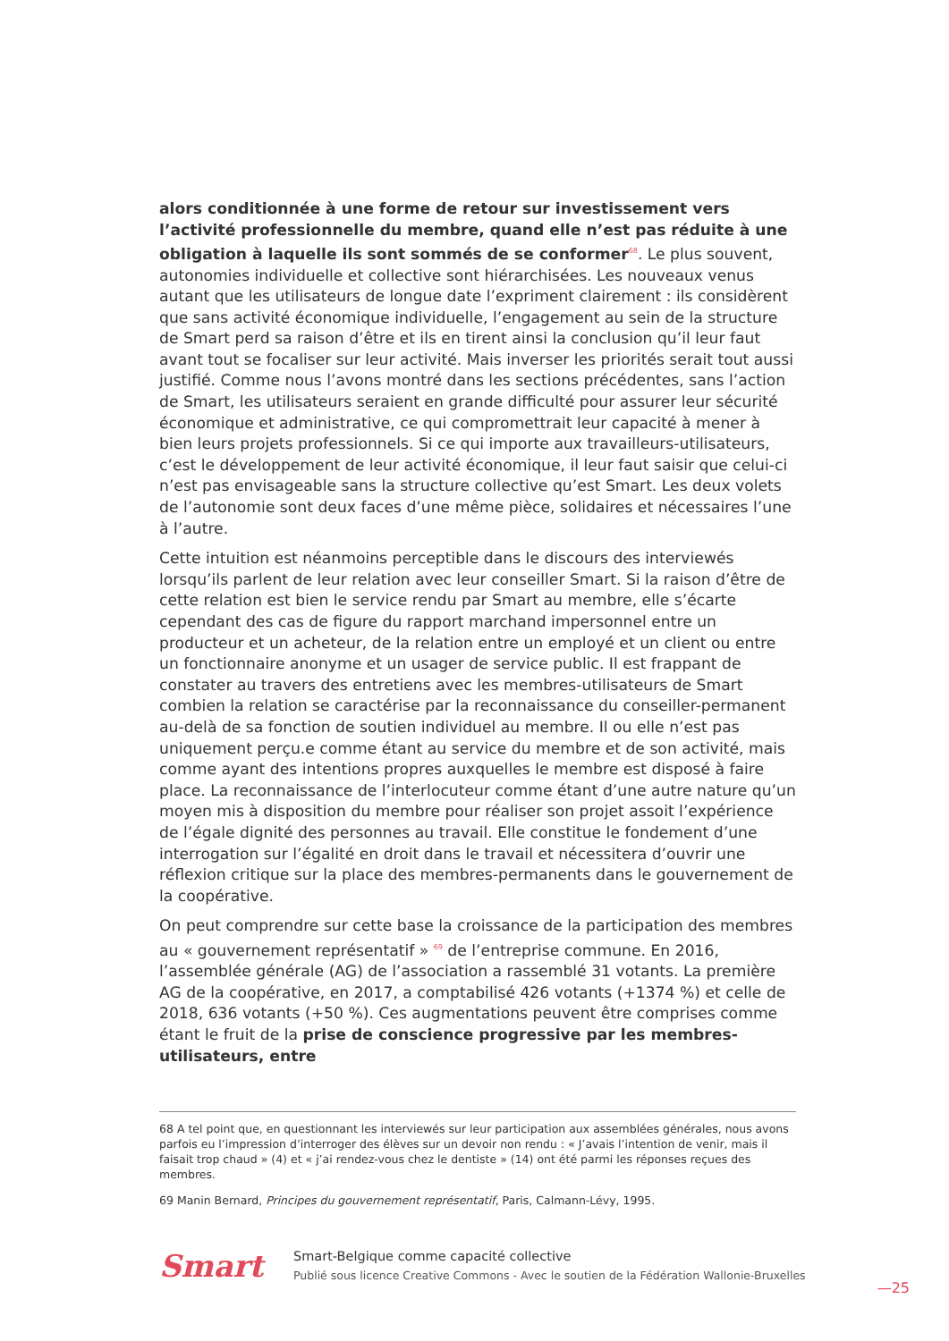alors conditionnée à une forme de retour sur investissement vers l’activité professionnelle du membre, quand elle n’est pas réduite à une obligation à laquelle ils sont sommés de se conformer<sup>68</sup>. Le plus souvent, autonomies individuelle et collective sont hiérarchisées. Les nouveaux venus autant que les utilisateurs de longue date l’expriment clairement : ils considèrent que sans activité économique individuelle, l’engagement au sein de la structure de Smart perd sa raison d’être et ils en tirent ainsi la conclusion qu’il leur faut avant tout se focaliser sur leur activité. Mais inverser les priorités serait tout aussi justifié. Comme nous l’avons montré dans les sections précédentes, sans l’action de Smart, les utilisateurs seraient en grande difficulté pour assurer leur sécurité économique et administrative, ce qui compromettrait leur capacité à mener à bien leurs projets professionnels. Si ce qui importe aux travailleurs-utilisateurs, c’est le développement de leur activité économique, il leur faut saisir que celui-ci n’est pas envisageable sans la structure collective qu’est Smart. Les deux volets de l’autonomie sont deux faces d’une même pièce, solidaires et nécessaires l’une à l’autre.
Cette intuition est néanmoins perceptible dans le discours des interviewés lorsqu’ils parlent de leur relation avec leur conseiller Smart. Si la raison d’être de cette relation est bien le service rendu par Smart au membre, elle s’écarte cependant des cas de figure du rapport marchand impersonnel entre un producteur et un acheteur, de la relation entre un employé et un client ou entre un fonctionnaire anonyme et un usager de service public. Il est frappant de constater au travers des entretiens avec les membres-utilisateurs de Smart combien la relation se caractérise par la reconnaissance du conseiller-permanent au-delà de sa fonction de soutien individuel au membre. Il ou elle n’est pas uniquement perçu.e comme étant au service du membre et de son activité, mais comme ayant des intentions propres auxquelles le membre est disposé à faire place. La reconnaissance de l’interlocuteur comme étant d’une autre nature qu’un moyen mis à disposition du membre pour réaliser son projet assoit l’expérience de l’égale dignité des personnes au travail. Elle constitue le fondement d’une interrogation sur l’égalité en droit dans le travail et nécessitera d’ouvrir une réflexion critique sur la place des membres-permanents dans le gouvernement de la coopérative.
On peut comprendre sur cette base la croissance de la participation des membres au « gouvernement représentatif » <sup>69</sup> de l’entreprise commune. En 2016, l’assemblée générale (AG) de l’association a rassemblé 31 votants. La première AG de la coopérative, en 2017, a comptabilisé 426 votants (+1374 %) et celle de 2018, 636 votants (+50 %). Ces augmentations peuvent être comprises comme étant le fruit de la prise de conscience progressive par les membres-utilisateurs, entre
68 A tel point que, en questionnant les interviewés sur leur participation aux assemblées générales, nous avons parfois eu l’impression d’interroger des élèves sur un devoir non rendu : « J’avais l’intention de venir, mais il faisait trop chaud » (4) et « j’ai rendez-vous chez le dentiste » (14) ont été parmi les réponses reçues des membres.
69 Manin Bernard, Principes du gouvernement représentatif, Paris, Calmann-Lévy, 1995.
Smart
Smart-Belgique comme capacité collective
Publié sous licence Creative Commons - Avec le soutien de la Fédération Wallonie-Bruxelles
—25